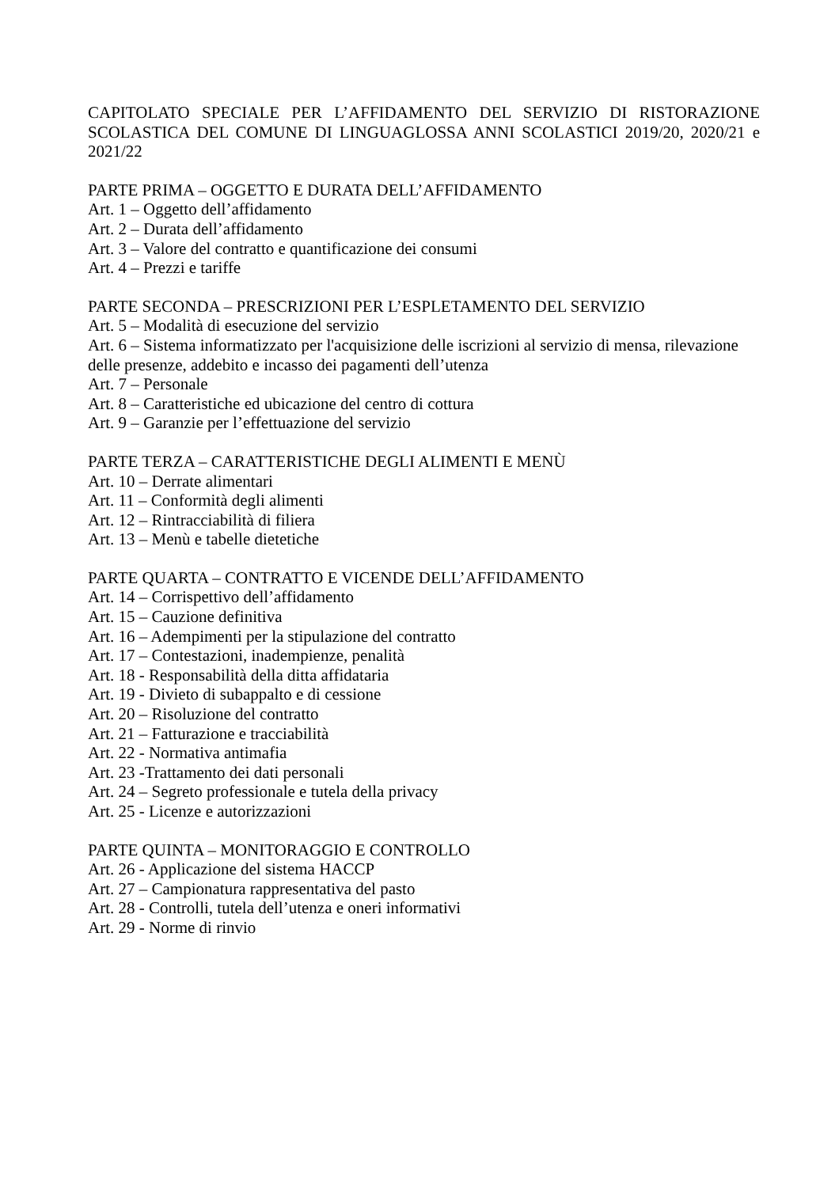CAPITOLATO SPECIALE PER L’AFFIDAMENTO DEL SERVIZIO DI RISTORAZIONE SCOLASTICA DEL COMUNE DI LINGUAGLOSSA ANNI SCOLASTICI 2019/20, 2020/21 e 2021/22
PARTE PRIMA – OGGETTO E DURATA DELL’AFFIDAMENTO
Art. 1 – Oggetto dell’affidamento
Art. 2 – Durata dell’affidamento
Art. 3 – Valore del contratto e quantificazione dei consumi
Art. 4 – Prezzi e tariffe
PARTE SECONDA – PRESCRIZIONI PER L’ESPLETAMENTO DEL SERVIZIO
Art. 5 – Modalità di esecuzione del servizio
Art. 6 – Sistema informatizzato per l'acquisizione delle iscrizioni al servizio di mensa, rilevazione delle presenze, addebito e incasso dei pagamenti dell’utenza
Art. 7 – Personale
Art. 8 – Caratteristiche ed ubicazione del centro di cottura
Art. 9 – Garanzie per l’effettuazione del servizio
PARTE TERZA – CARATTERISTICHE DEGLI ALIMENTI E MENÙ
Art. 10 – Derrate alimentari
Art. 11 – Conformità degli alimenti
Art. 12 – Rintracciabilità di filiera
Art. 13 – Menù e tabelle dietetiche
PARTE QUARTA – CONTRATTO E VICENDE DELL’AFFIDAMENTO
Art. 14 – Corrispettivo dell’affidamento
Art. 15 – Cauzione definitiva
Art. 16 – Adempimenti per la stipulazione del contratto
Art. 17 – Contestazioni, inadempienze, penalità
Art. 18 - Responsabilità della ditta affidataria
Art. 19 - Divieto di subappalto e di cessione
Art. 20 – Risoluzione del contratto
Art. 21 – Fatturazione e tracciabilità
Art. 22 - Normativa antimafia
Art. 23 -Trattamento dei dati personali
Art. 24 – Segreto professionale e tutela della privacy
Art. 25 - Licenze e autorizzazioni
PARTE QUINTA – MONITORAGGIO E CONTROLLO
Art. 26 - Applicazione del sistema HACCP
Art. 27 – Campionatura rappresentativa del pasto
Art. 28 - Controlli, tutela dell’utenza e oneri informativi
Art. 29 - Norme di rinvio